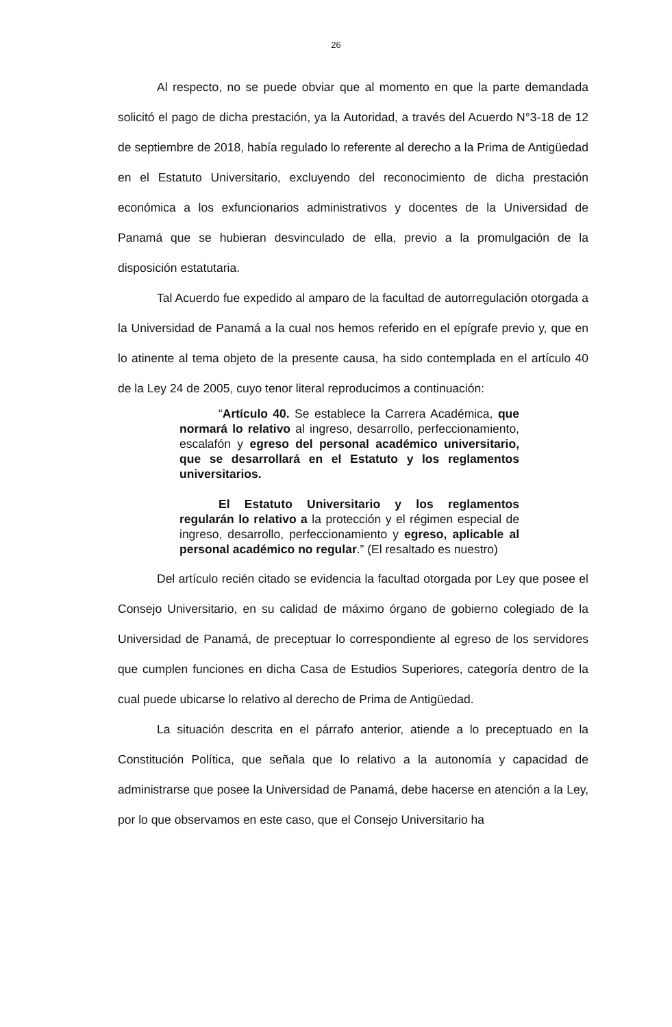26
Al respecto, no se puede obviar que al momento en que la parte demandada solicitó el pago de dicha prestación, ya la Autoridad, a través del Acuerdo N°3-18 de 12 de septiembre de 2018, había regulado lo referente al derecho a la Prima de Antigüedad en el Estatuto Universitario, excluyendo del reconocimiento de dicha prestación económica a los exfuncionarios administrativos y docentes de la Universidad de Panamá que se hubieran desvinculado de ella, previo a la promulgación de la disposición estatutaria.
Tal Acuerdo fue expedido al amparo de la facultad de autorregulación otorgada a la Universidad de Panamá a la cual nos hemos referido en el epígrafe previo y, que en lo atinente al tema objeto de la presente causa, ha sido contemplada en el artículo 40 de la Ley 24 de 2005, cuyo tenor literal reproducimos a continuación:
“Artículo 40. Se establece la Carrera Académica, que normará lo relativo al ingreso, desarrollo, perfeccionamiento, escalafón y egreso del personal académico universitario, que se desarrollará en el Estatuto y los reglamentos universitarios.
El Estatuto Universitario y los reglamentos regularán lo relativo a la protección y el régimen especial de ingreso, desarrollo, perfeccionamiento y egreso, aplicable al personal académico no regular.” (El resaltado es nuestro)
Del artículo recién citado se evidencia la facultad otorgada por Ley que posee el Consejo Universitario, en su calidad de máximo órgano de gobierno colegiado de la Universidad de Panamá, de preceptuar lo correspondiente al egreso de los servidores que cumplen funciones en dicha Casa de Estudios Superiores, categoría dentro de la cual puede ubicarse lo relativo al derecho de Prima de Antigüedad.
La situación descrita en el párrafo anterior, atiende a lo preceptuado en la Constitución Política, que señala que lo relativo a la autonomía y capacidad de administrarse que posee la Universidad de Panamá, debe hacerse en atención a la Ley, por lo que observamos en este caso, que el Consejo Universitario ha